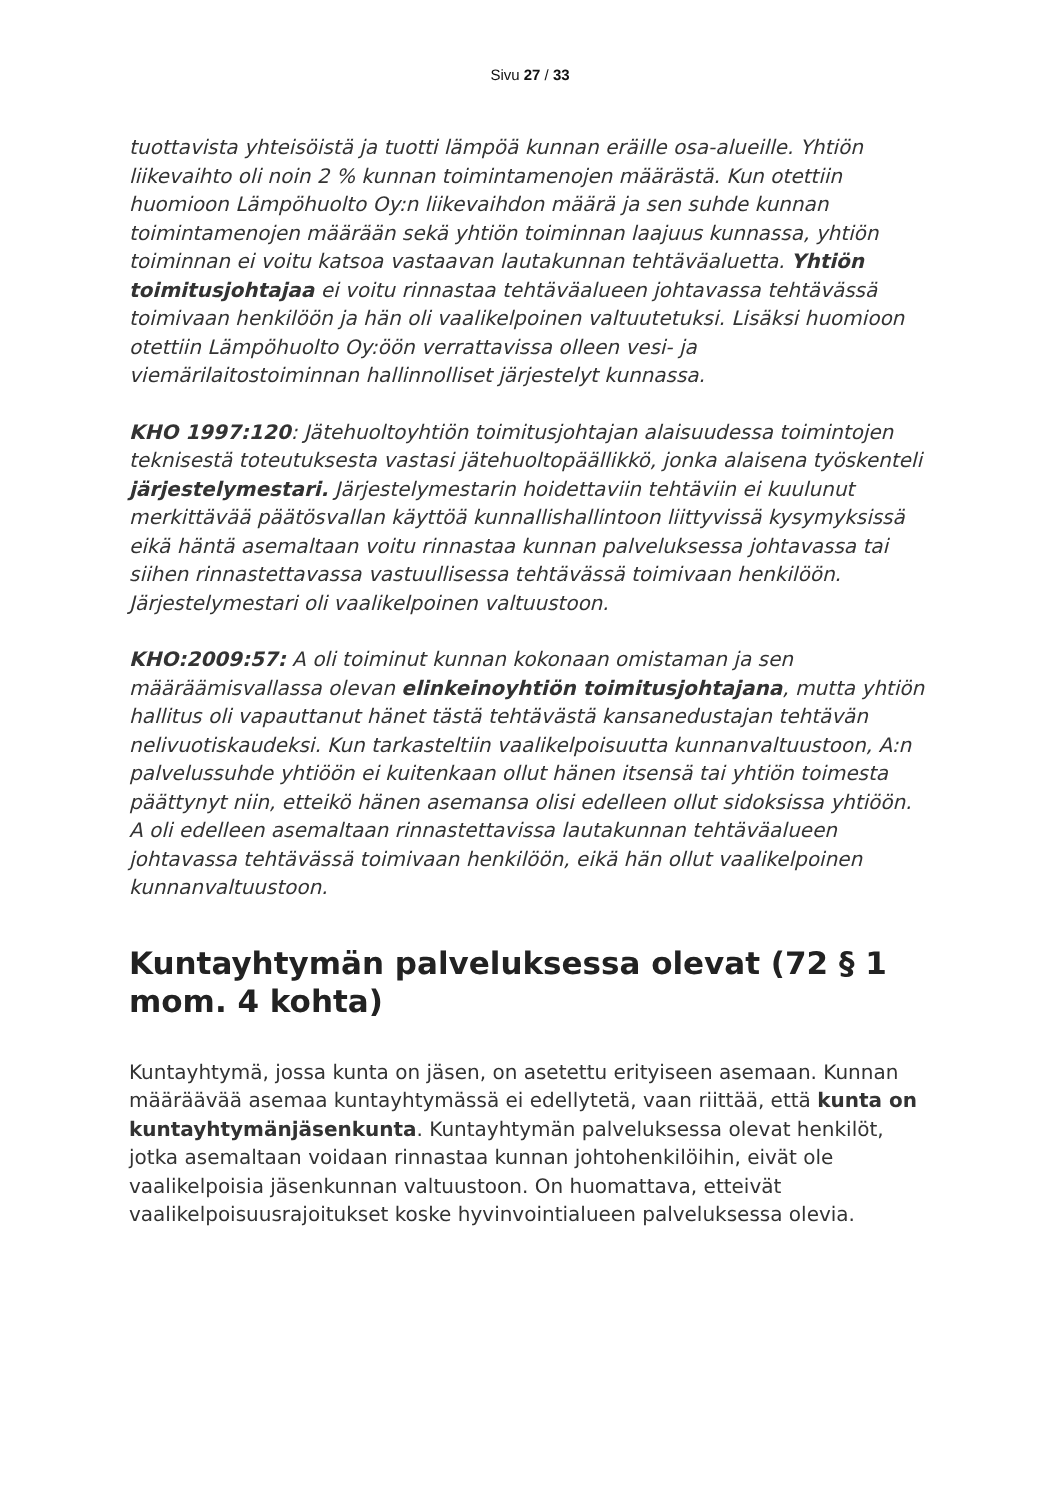Sivu 27 / 33
tuottavista yhteisöistä ja tuotti lämpöä kunnan eräille osa-alueille. Yhtiön liikevaihto oli noin 2 % kunnan toimintamenojen määrästä. Kun otettiin huomioon Lämpöhuolto Oy:n liikevaihdon määrä ja sen suhde kunnan toimintamenojen määrään sekä yhtiön toiminnan laajuus kunnassa, yhtiön toiminnan ei voitu katsoa vastaavan lautakunnan tehtäväaluetta. Yhtiön toimitusjohtajaa ei voitu rinnastaa tehtäväalueen johtavassa tehtävässä toimivaan henkilöön ja hän oli vaalikelpoinen valtuutetuksi. Lisäksi huomioon otettiin Lämpöhuolto Oy:öön verrattavissa olleen vesi- ja viemärilaitostoiminnan hallinnolliset järjestelyt kunnassa.
KHO 1997:120: Jätehuoltoyhtiön toimitusjohtajan alaisuudessa toimintojen teknisestä toteutuksesta vastasi jätehuoltopäällikkö, jonka alaisena työskenteli järjestelymestari. Järjestelymestarin hoidettaviin tehtäviin ei kuulunut merkittävää päätösvallan käyttöä kunnallishallintoon liittyvissä kysymyksissä eikä häntä asemaltaan voitu rinnastaa kunnan palveluksessa johtavassa tai siihen rinnastettavassa vastuullisessa tehtävässä toimivaan henkilöön. Järjestelymestari oli vaalikelpoinen valtuustoon.
KHO:2009:57: A oli toiminut kunnan kokonaan omistaman ja sen määräämisvallassa olevan elinkeinoyhtiön toimitusjohtajana, mutta yhtiön hallitus oli vapauttanut hänet tästä tehtävästä kansanedustajan tehtävän nelivuotiskaudeksi. Kun tarkasteltiin vaalikelpoisuutta kunnanvaltuustoon, A:n palvelussuhde yhtiöön ei kuitenkaan ollut hänen itsensä tai yhtiön toimesta päättynyt niin, etteikö hänen asemansa olisi edelleen ollut sidoksissa yhtiöön. A oli edelleen asemaltaan rinnastettavissa lautakunnan tehtäväalueen johtavassa tehtävässä toimivaan henkilöön, eikä hän ollut vaalikelpoinen kunnanvaltuustoon.
Kuntayhtymän palveluksessa olevat (72 § 1 mom. 4 kohta)
Kuntayhtymä, jossa kunta on jäsen, on asetettu erityiseen asemaan. Kunnan määräävää asemaa kuntayhtymässä ei edellytetä, vaan riittää, että kunta on kuntayhtymänjäsenkunta. Kuntayhtymän palveluksessa olevat henkilöt, jotka asemaltaan voidaan rinnastaa kunnan johtohenkilöihin, eivät ole vaalikelpoisia jäsenkunnan valtuustoon. On huomattava, etteivät vaalikelpoisuusrajoitukset koske hyvinvointialueen palveluksessa olevia.